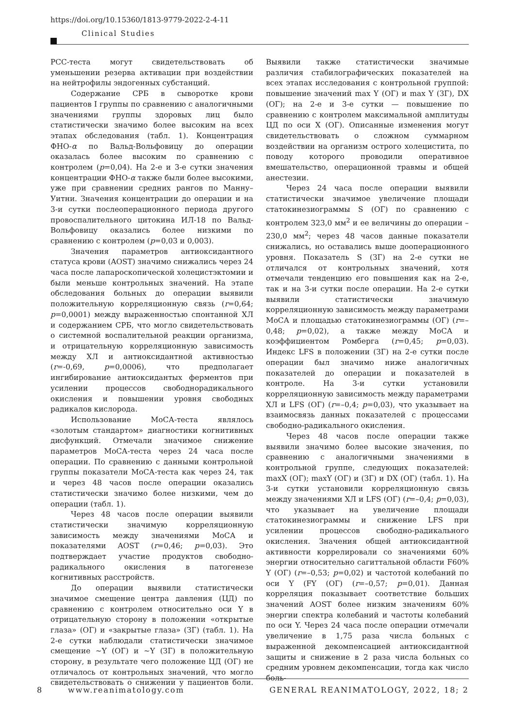https://doi.org/10.15360/1813-9779-2022-2-4-11
Clinical Studies
РСС-теста могут свидетельствовать об уменьшении резерва активации при воздействии на нейтрофилы эндогенных субстанций.
Содержание СРБ в сыворотке крови пациентов I группы по сравнению с аналогичными значениями группы здоровых лиц было статистически значимо более высоким на всех этапах обследования (табл. 1). Концентрация ФНО-α по Вальд-Вольфовицу до операции оказалась более высоким по сравнению с контролем (p=0,04). На 2-е и 3-е сутки значения концентрации ФНО-α также были более высокими, уже при сравнении средних рангов по Манну–Уитни. Значения концентрации до операции и на 3-и сутки послеоперационного периода другого провоспалительного цитокина ИЛ-18 по Вальд-Вольфовицу оказались более низкими по сравнению с контролем (p=0,03 и 0,003).
Значения параметров антиоксидантного статуса крови (AOST) значимо снижались через 24 часа после лапароскопической холецистэктомии и были меньше контрольных значений. На этапе обследования больных до операции выявили положительную корреляционную связь (r=0,64; p=0,0001) между выраженностью спонтанной ХЛ и содержанием СРБ, что могло свидетельствовать о системной воспалительной реакции организма, и отрицательную корреляционную зависимость между ХЛ и антиоксидантной активностью (r=-0,69, p=0,0006), что предполагает ингибирование антиоксидантых ферментов при усилении процессов свободнорадикального окисления и повышении уровня свободных радикалов кислорода.
Использование МоСА-теста являлось «золотым стандартом» диагностики когнитивных дисфункций. Отмечали значимое снижение параметров МоСА-теста через 24 часа после операции. По сравнению с данными контрольной группы показатели МоСА-теста как через 24, так и через 48 часов после операции оказались статистически значимо более низкими, чем до операции (табл. 1).
Через 48 часов после операции выявили статистически значимую корреляционную зависимость между значениями МоСА и показателями AOST (r=0,46; p=0,03). Это подтверждает участие продуктов свободно-радикального окисления в патогенезе когнитивных расстройств.
До операции выявили статистически значимое смещение центра давления (ЦД) по сравнению с контролем относительно оси Y в отрицательную сторону в положении «открытые глаза» (ОГ) и «закрытые глаза» (ЗГ) (табл. 1). На 2-е сутки наблюдали статистически значимое смещение ~Y (ОГ) и ~Y (ЗГ) в положительную сторону, в результате чего положение ЦД (ОГ) не отличалось от контрольных значений, что могло свидетельствовать о снижении у пациентов боли. Выявили также статистически значимые различия стабилографических показателей на всех этапах исследования с контрольной группой: повышение значений max Y (ОГ) и max Y (ЗГ), DX (ОГ); на 2-е и 3-е сутки — повышение по сравнению с контролем максимальной амплитуды ЦД по оси X (ОГ). Описанные изменения могут свидетельствовать о сложном суммарном воздействии на организм острого холецистита, по поводу которого проводили оперативное вмешательство, операционной травмы и общей анестезии.
Через 24 часа после операции выявили статистически значимое увеличение площади статокинезиограммы S (ОГ) по сравнению с контролем 323,0 мм<sup>2</sup> и ее величины до операции –230,0 мм<sup>2</sup>; через 48 часов данные показатели снижались, но оставались выше дооперационного уровня. Показатель S (ЗГ) на 2-е сутки не отличался от контрольных значений, хотя отмечали тенденцию его повышения как на 2-е, так и на 3-и сутки после операции. На 2-е сутки выявили статистически значимую корреляционную зависимость между параметрами МоСА и площадью статокинезиограммы (ОГ) (r=–0,48; p=0,02), а также между МоСА и коэффициентом Ромберга (r=0,45; p=0,03). Индекс LFS в положении (ЗГ) на 2-е сутки после операции был значимо ниже аналогичных показателей до операции и показателей в контроле. На 3-и сутки установили корреляционную зависимость между параметрами ХЛ и LFS (ОГ) (r=–0,4; p=0,03), что указывает на взаимосвязь данных показателей с процессами свободно-радикального окисления.
Через 48 часов после операции также выявили значимо более высокие значения, по сравнению с аналогичными значениями в контрольной группе, следующих показателей: maxX (ОГ); maxY (ОГ) и (ЗГ) и DX (ОГ) (табл. 1). На 3-и сутки установили корреляционную связь между значениями ХЛ и LFS (ОГ) (r=–0,4; p=0,03), что указывает на увеличение площади статокинезиограммы и снижение LFS при усилении процессов свободно-радикального окисления. Значения общей антиоксидантной активности коррелировали со значениями 60% энергии относительно сагиттальной области F60% Y (ОГ) (r=–0,53; p=0,02) и частотой колебаний по оси Y (FY (ОГ) (r=–0,57; p=0,01). Данная корреляция показывает соответствие больших значений AOST более низким значениям 60% энергии спектра колебаний и частоты колебаний по оси Y. Через 24 часа после операции отмечали увеличение в 1,75 раза числа больных с выраженной декомпенсацией антиоксидантной защиты и снижение в 2 раза числа больных со средним уровнем декомпенсации, тогда как число боль-
8 www.reanimatology.com GENERAL REANIMATOLOGY, 2022, 18; 2